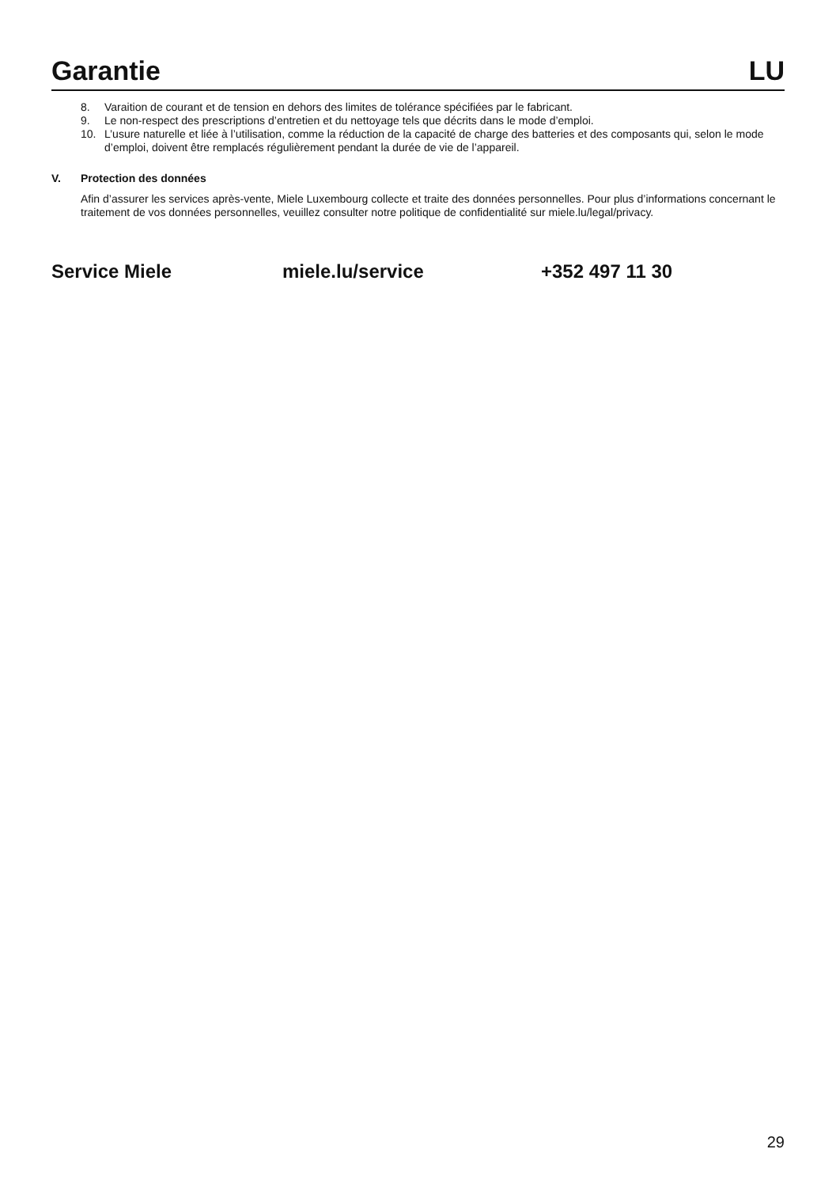Garantie LU
8. Varaition de courant et de tension en dehors des limites de tolérance spécifiées par le fabricant.
9. Le non-respect des prescriptions d’entretien et du nettoyage tels que décrits dans le mode d’emploi.
10. L’usure naturelle et liée à l’utilisation, comme la réduction de la capacité de charge des batteries et des composants qui, selon le mode d’emploi, doivent être remplacés régulièrement pendant la durée de vie de l’appareil.
V. Protection des données
Afin d’assurer les services après-vente, Miele Luxembourg collecte et traite des données personnelles. Pour plus d’informations concernant le traitement de vos données personnelles, veuillez consulter notre politique de confidentialité sur miele.lu/legal/privacy.
Service Miele miele.lu/service +352 497 11 30
29